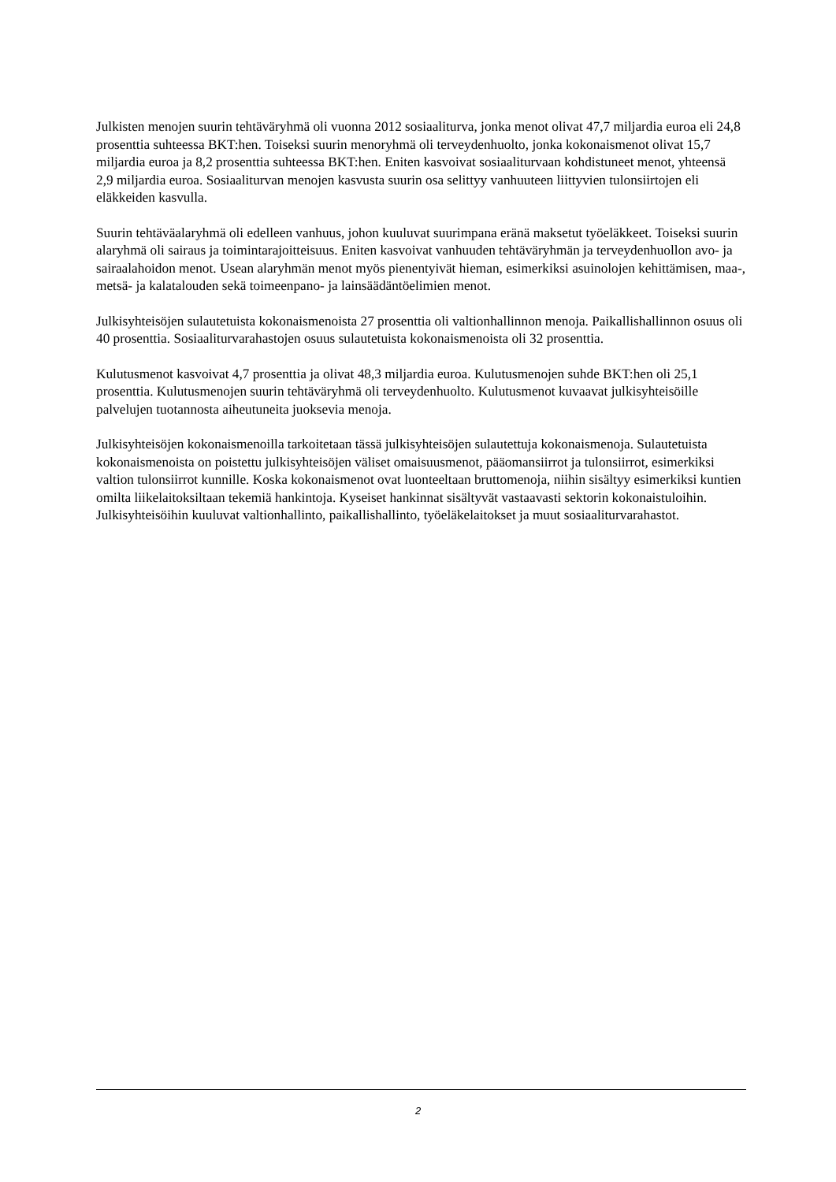Julkisten menojen suurin tehtäväryhmä oli vuonna 2012 sosiaaliturva, jonka menot olivat 47,7 miljardia euroa eli 24,8 prosenttia suhteessa BKT:hen. Toiseksi suurin menoryhmä oli terveydenhuolto, jonka kokonaismenot olivat 15,7 miljardia euroa ja 8,2 prosenttia suhteessa BKT:hen. Eniten kasvoivat sosiaaliturvaan kohdistuneet menot, yhteensä 2,9 miljardia euroa. Sosiaaliturvan menojen kasvusta suurin osa selittyy vanhuuteen liittyvien tulonsiirtojen eli eläkkeiden kasvulla.
Suurin tehtäväalaryhmä oli edelleen vanhuus, johon kuuluvat suurimpana eränä maksetut työeläkkeet. Toiseksi suurin alaryhmä oli sairaus ja toimintarajoitteisuus. Eniten kasvoivat vanhuuden tehtäväryhmän ja terveydenhuollon avo- ja sairaalahoidon menot. Usean alaryhmän menot myös pienentyivät hieman, esimerkiksi asuinolojen kehittämisen, maa-, metsä- ja kalatalouden sekä toimeenpano- ja lainsäädäntöelimien menot.
Julkisyhteisöjen sulautetuista kokonaismenoista 27 prosenttia oli valtionhallinnon menoja. Paikallishallinnon osuus oli 40 prosenttia. Sosiaaliturvarahastojen osuus sulautetuista kokonaismenoista oli 32 prosenttia.
Kulutusmenot kasvoivat 4,7 prosenttia ja olivat 48,3 miljardia euroa. Kulutusmenojen suhde BKT:hen oli 25,1 prosenttia. Kulutusmenojen suurin tehtäväryhmä oli terveydenhuolto. Kulutusmenot kuvaavat julkisyhteisöille palvelujen tuotannosta aiheutuneita juoksevia menoja.
Julkisyhteisöjen kokonaismenoilla tarkoitetaan tässä julkisyhteisöjen sulautettuja kokonaismenoja. Sulautetuista kokonaismenoista on poistettu julkisyhteisöjen väliset omaisuusmenot, pääomansiirrot ja tulonsiirrot, esimerkiksi valtion tulonsiirrot kunnille. Koska kokonaismenot ovat luonteeltaan bruttomenoja, niihin sisältyy esimerkiksi kuntien omilta liikelaitoksiltaan tekemiä hankintoja. Kyseiset hankinnat sisältyvät vastaavasti sektorin kokonaistuloihin. Julkisyhteisöihin kuuluvat valtionhallinto, paikallishallinto, työeläkelaitokset ja muut sosiaaliturvarahastot.
2